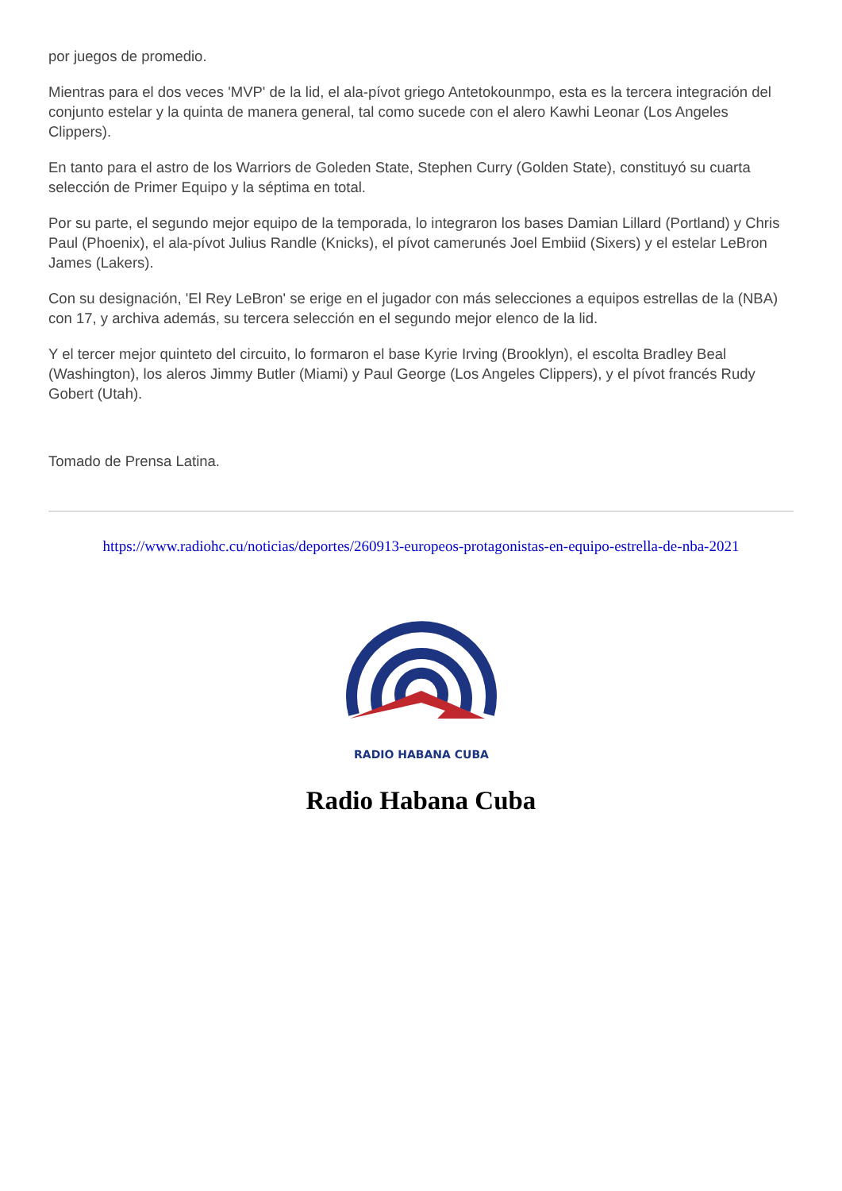por juegos de promedio.
Mientras para el dos veces 'MVP' de la lid, el ala-pívot griego Antetokounmpo, esta es la tercera integración del conjunto estelar y la quinta de manera general, tal como sucede con el alero Kawhi Leonar (Los Angeles Clippers).
En tanto para el astro de los Warriors de Goleden State, Stephen Curry (Golden State), constituyó su cuarta selección de Primer Equipo y la séptima en total.
Por su parte, el segundo mejor equipo de la temporada, lo integraron los bases Damian Lillard (Portland) y Chris Paul (Phoenix), el ala-pívot Julius Randle (Knicks), el pívot camerunés Joel Embiid (Sixers) y el estelar LeBron James (Lakers).
Con su designación, 'El Rey LeBron' se erige en el jugador con más selecciones a equipos estrellas de la (NBA) con 17, y archiva además, su tercera selección en el segundo mejor elenco de la lid.
Y el tercer mejor quinteto del circuito, lo formaron el base Kyrie Irving (Brooklyn), el escolta Bradley Beal (Washington), los aleros Jimmy Butler (Miami) y Paul George (Los Angeles Clippers), y el pívot francés Rudy Gobert (Utah).
Tomado de Prensa Latina.
https://www.radiohc.cu/noticias/deportes/260913-europeos-protagonistas-en-equipo-estrella-de-nba-2021
RADIO HABANA CUBA
Radio Habana Cuba